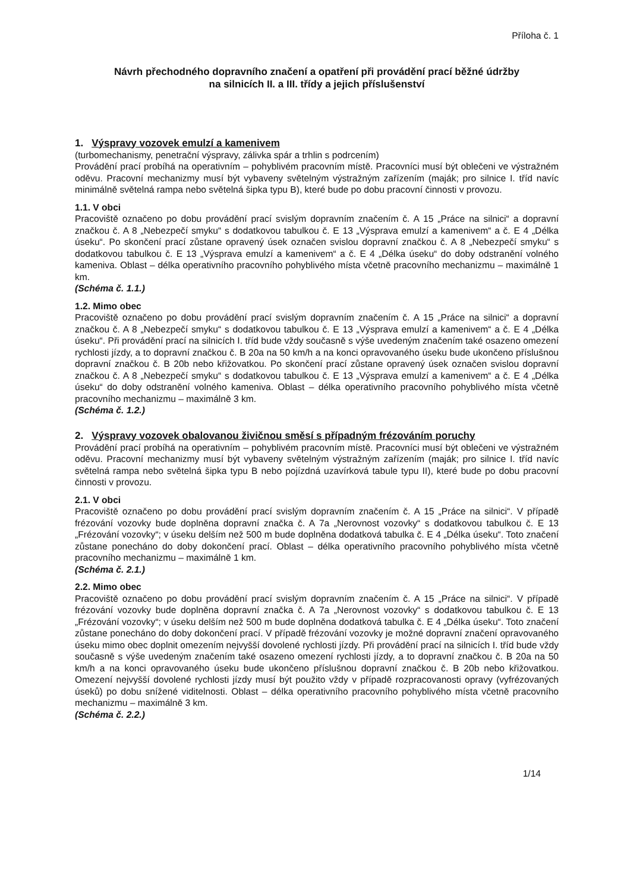Příloha č. 1
Návrh přechodného dopravního značení a opatření při provádění prací běžné údržby
na silnicích II. a III. třídy a jejich příslušenství
1. Výspravy vozovek emulzí a kamenivem
(turbomechanismy, penetrační výspravy, zálivka spár a trhlin s podrcením)
Provádění prací probíhá na operativním – pohyblivém pracovním místě. Pracovníci musí být oblečeni ve výstražném oděvu. Pracovní mechanizmy musí být vybaveny světelným výstražným zařízením (maják; pro silnice I. tříd navíc minimálně světelná rampa nebo světelná šipka typu B), které bude po dobu pracovní činnosti v provozu.
1.1. V obci
Pracoviště označeno po dobu provádění prací svislým dopravním značením č. A 15 „Práce na silnici“ a dopravní značkou č. A 8 „Nebezpečí smyku“ s dodatkovou tabulkou č. E 13 „Výsprava emulzí a kamenivem“ a č. E 4 „Délka úseku“. Po skončení prací zůstane opravený úsek označen svislou dopravní značkou č. A 8 „Nebezpečí smyku“ s dodatkovou tabulkou č. E 13 „Výsprava emulzí a kamenivem“ a č. E 4 „Délka úseku“ do doby odstranění volného kameniva. Oblast – délka operativního pracovního pohyblivého místa včetně pracovního mechanizmu – maximálně 1 km.
(Schéma č. 1.1.)
1.2. Mimo obec
Pracoviště označeno po dobu provádění prací svislým dopravním značením č. A 15 „Práce na silnici“ a dopravní značkou č. A 8 „Nebezpečí smyku“ s dodatkovou tabulkou č. E 13 „Výsprava emulzí a kamenivem“ a č. E 4 „Délka úseku“. Při provádění prací na silnicích I. tříd bude vždy současně s výše uvedeným značením také osazeno omezení rychlosti jízdy, a to dopravní značkou č. B 20a na 50 km/h a na konci opravovaného úseku bude ukončeno příslušnou dopravní značkou č. B 20b nebo křižovatkou. Po skončení prací zůstane opravený úsek označen svislou dopravní značkou č. A 8 „Nebezpečí smyku“ s dodatkovou tabulkou č. E 13 „Výsprava emulzí a kamenivem“ a č. E 4 „Délka úseku“ do doby odstranění volného kameniva. Oblast – délka operativního pracovního pohyblivého místa včetně pracovního mechanizmu – maximálně 3 km.
(Schéma č. 1.2.)
2. Výspravy vozovek obalovanou živičnou směsí s případným frézováním poruchy
Provádění prací probíhá na operativním – pohyblivém pracovním místě. Pracovníci musí být oblečeni ve výstražném oděvu. Pracovní mechanizmy musí být vybaveny světelným výstražným zařízením (maják; pro silnice I. tříd navíc světelná rampa nebo světelná šipka typu B nebo pojízdná uzavírková tabule typu II), které bude po dobu pracovní činnosti v provozu.
2.1. V obci
Pracoviště označeno po dobu provádění prací svislým dopravním značením č. A 15 „Práce na silnici“. V případě frézování vozovky bude doplněna dopravní značka č. A 7a „Nerovnost vozovky“ s dodatkovou tabulkou č. E 13 „Frézování vozovky“; v úseku delším než 500 m bude doplněna dodatková tabulka č. E 4 „Délka úseku“. Toto značení zůstane ponecháno do doby dokončení prací. Oblast – délka operativního pracovního pohyblivého místa včetně pracovního mechanizmu – maximálně 1 km.
(Schéma č. 2.1.)
2.2. Mimo obec
Pracoviště označeno po dobu provádění prací svislým dopravním značením č. A 15 „Práce na silnici“. V případě frézování vozovky bude doplněna dopravní značka č. A 7a „Nerovnost vozovky“ s dodatkovou tabulkou č. E 13 „Frézování vozovky“; v úseku delším než 500 m bude doplněna dodatková tabulka č. E 4 „Délka úseku“. Toto značení zůstane ponecháno do doby dokončení prací. V případě frézování vozovky je možné dopravní značení opravovaného úseku mimo obec doplnit omezením nejvyšší dovolené rychlosti jízdy. Při provádění prací na silnicích I. tříd bude vždy současně s výše uvedeným značením také osazeno omezení rychlosti jízdy, a to dopravní značkou č. B 20a na 50 km/h a na konci opravovaného úseku bude ukončeno příslušnou dopravní značkou č. B 20b nebo křižovatkou. Omezení nejvyšší dovolené rychlosti jízdy musí být použito vždy v případě rozpracovanosti opravy (vyfrézovaných úseků) po dobu snížené viditelnosti. Oblast – délka operativního pracovního pohyblivého místa včetně pracovního mechanizmu – maximálně 3 km.
(Schéma č. 2.2.)
1/14